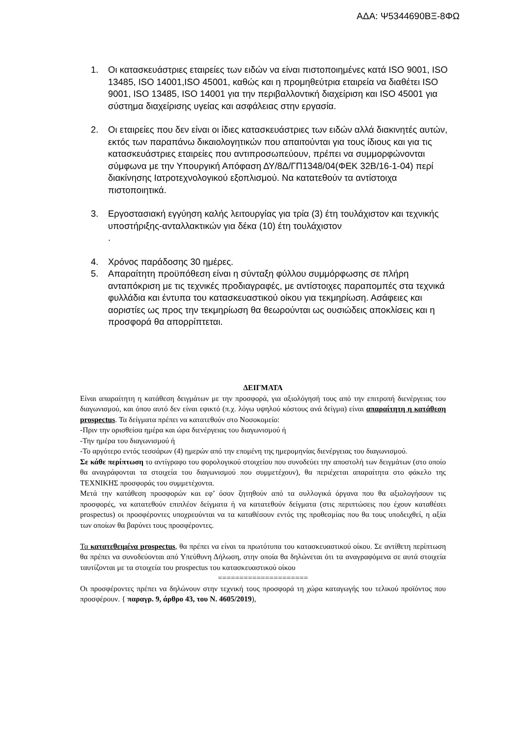ΑΔΑ: Ψ5344690ΒΞ-8ΦΩ
1. Οι κατασκευάστριες εταιρείες των ειδών να είναι πιστοποιημένες κατά ISO 9001, ISO 13485, ISO 14001,ISO 45001, καθώς και η προμηθεύτρια εταιρεία να διαθέτει ISO 9001, ISO 13485, ISO 14001 για την περιβαλλοντική διαχείριση και ISO 45001 για σύστημα διαχείρισης υγείας και ασφάλειας στην εργασία.
2. Οι εταιρείες που δεν είναι οι ίδιες κατασκευάστριες των ειδών αλλά διακινητές αυτών, εκτός των παραπάνω δικαιολογητικών που απαιτούνται για τους ίδιους και για τις κατασκευάστριες εταιρείες που αντιπροσωπεύουν, πρέπει να συμμορφώνονται σύμφωνα με την Υπουργική Απόφαση ΔΥ/8Δ/ΓΠ1348/04(ΦΕΚ 32Β/16-1-04) περί διακίνησης Ιατροτεχνολογικού εξοπλισμού. Να κατατεθούν τα αντίστοιχα πιστοποιητικά.
3. Εργοστασιακή εγγύηση καλής λειτουργίας για τρία (3) έτη τουλάχιστον και τεχνικής υποστήριξης-ανταλλακτικών για δέκα (10) έτη τουλάχιστον
.
4. Χρόνος παράδοσης 30 ημέρες.
5. Απαραίτητη προϋπόθεση είναι η σύνταξη φύλλου συμμόρφωσης σε πλήρη ανταπόκριση με τις τεχνικές προδιαγραφές, με αντίστοιχες παραπομπές στα τεχνικά φυλλάδια και έντυπα του κατασκευαστικού οίκου για τεκμηρίωση. Ασάφειες και αοριστίες ως προς την τεκμηρίωση θα θεωρούνται ως ουσιώδεις αποκλίσεις και η προσφορά θα απορρίπτεται.
ΔΕΙΓΜΑΤΑ
Είναι απαραίτητη η κατάθεση δειγμάτων με την προσφορά, για αξιολόγησή τους από την επιτροπή διενέργειας του διαγωνισμού, και όπου αυτό δεν είναι εφικτό (π.χ. λόγω υψηλού κόστους ανά δείγμα) είναι απαραίτητη η κατάθεση prospectus. Τα δείγματα πρέπει να κατατεθούν στο Νοσοκομείο:
-Πριν την ορισθείσα ημέρα και ώρα διενέργειας του διαγωνισμού ή
-Την ημέρα του διαγωνισμού ή
-Το αργότερο εντός τεσσάρων (4) ημερών από την επομένη της ημερομηνίας διενέργειας του διαγωνισμού.
Σε κάθε περίπτωση το αντίγραφο του φορολογικού στοιχείου που συνοδεύει την αποστολή των δειγμάτων (στο οποίο θα αναγράφονται τα στοιχεία του διαγωνισμού που συμμετέχουν), θα περιέχεται απαραίτητα στο φάκελο της ΤΕΧΝΙΚΗΣ προσφοράς του συμμετέχοντα.
Μετά την κατάθεση προσφορών και εφ’ όσον ζητηθούν από τα συλλογικά όργανα που θα αξιολογήσουν τις προσφορές, να κατατεθούν επιπλέον δείγματα ή να κατατεθούν δείγματα (στις περιπτώσεις που έχουν καταθέσει prospectus) οι προσφέροντες υποχρεούνται να τα καταθέσουν εντός της προθεσμίας που θα τους υποδειχθεί, η αξία των οποίων θα βαρύνει τους προσφέροντες.
Τα κατατεθειμένα prospectus, θα πρέπει να είναι τα πρωτότυπα του κατασκευαστικού οίκου. Σε αντίθετη περίπτωση θα πρέπει να συνοδεύονται από Υπεύθυνη Δήλωση, στην οποία θα δηλώνεται ότι τα αναγραφόμενα σε αυτά στοιχεία ταυτίζονται με τα στοιχεία του prospectus του κατασκευαστικού οίκου
=====================
Οι προσφέροντες πρέπει να δηλώνουν στην τεχνική τους προσφορά τη χώρα καταγωγής του τελικού προϊόντος που προσφέρουν. { παραγρ. 9, άρθρο 43, του Ν. 4605/2019),